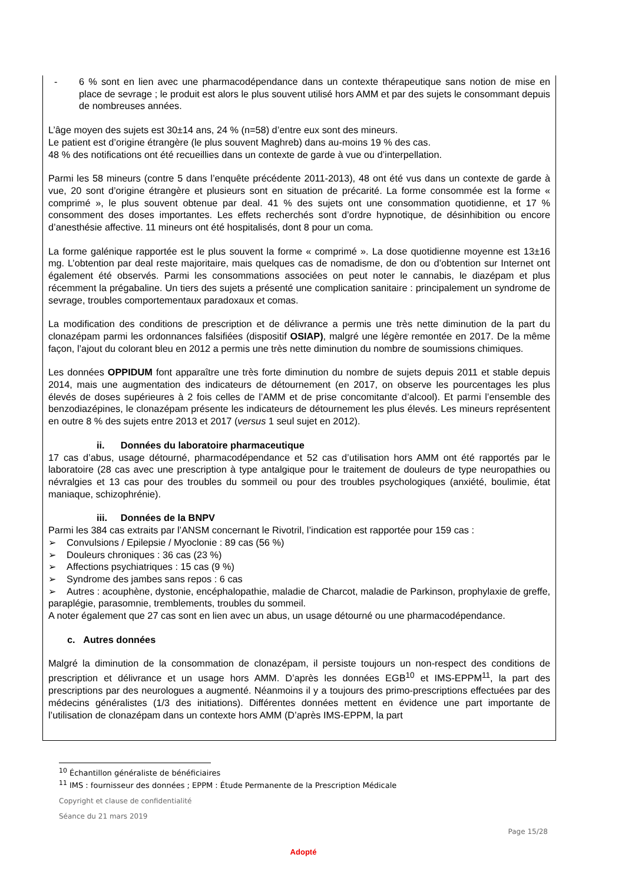- 6 % sont en lien avec une pharmacodépendance dans un contexte thérapeutique sans notion de mise en place de sevrage ; le produit est alors le plus souvent utilisé hors AMM et par des sujets le consommant depuis de nombreuses années.
L’âge moyen des sujets est 30±14 ans, 24 % (n=58) d’entre eux sont des mineurs.
Le patient est d’origine étrangère (le plus souvent Maghreb) dans au-moins 19 % des cas.
48 % des notifications ont été recueillies dans un contexte de garde à vue ou d’interpellation.
Parmi les 58 mineurs (contre 5 dans l’enquête précédente 2011-2013), 48 ont été vus dans un contexte de garde à vue, 20 sont d’origine étrangère et plusieurs sont en situation de précarité. La forme consommée est la forme « comprimé », le plus souvent obtenue par deal. 41 % des sujets ont une consommation quotidienne, et 17 % consomment des doses importantes. Les effets recherchés sont d’ordre hypnotique, de désinhibition ou encore d’anesthésie affective. 11 mineurs ont été hospitalisés, dont 8 pour un coma.
La forme galénique rapportée est le plus souvent la forme « comprimé ». La dose quotidienne moyenne est 13±16 mg. L’obtention par deal reste majoritaire, mais quelques cas de nomadisme, de don ou d’obtention sur Internet ont également été observés. Parmi les consommations associées on peut noter le cannabis, le diazépam et plus récemment la prégabaline. Un tiers des sujets a présenté une complication sanitaire : principalement un syndrome de sevrage, troubles comportementaux paradoxaux et comas.
La modification des conditions de prescription et de délivrance a permis une très nette diminution de la part du clonazépam parmi les ordonnances falsifiées (dispositif OSIAP), malgré une légère remontée en 2017. De la même façon, l’ajout du colorant bleu en 2012 a permis une très nette diminution du nombre de soumissions chimiques.
Les données OPPIDUM font apparaître une très forte diminution du nombre de sujets depuis 2011 et stable depuis 2014, mais une augmentation des indicateurs de détournement (en 2017, on observe les pourcentages les plus élevés de doses supérieures à 2 fois celles de l’AMM et de prise concomitante d’alcool). Et parmi l’ensemble des benzodiazépines, le clonazépam présente les indicateurs de détournement les plus élevés. Les mineurs représentent en outre 8 % des sujets entre 2013 et 2017 (versus 1 seul sujet en 2012).
ii. Données du laboratoire pharmaceutique
17 cas d’abus, usage détourné, pharmacodépendance et 52 cas d’utilisation hors AMM ont été rapportés par le laboratoire (28 cas avec une prescription à type antalgique pour le traitement de douleurs de type neuropathies ou névralgies et 13 cas pour des troubles du sommeil ou pour des troubles psychologiques (anxiété, boulimie, état maniaque, schizophrénie).
iii. Données de la BNPV
Parmi les 384 cas extraits par l’ANSM concernant le Rivotril, l’indication est rapportée pour 159 cas :
➢ Convulsions / Epilepsie / Myoclonie : 89 cas (56 %)
➢ Douleurs chroniques : 36 cas (23 %)
➢ Affections psychiatriques : 15 cas (9 %)
➢ Syndrome des jambes sans repos : 6 cas
➢ Autres : acouphène, dystonie, encéphalopathie, maladie de Charcot, maladie de Parkinson, prophylaxie de greffe, paraplégie, parasomnie, tremblements, troubles du sommeil.
A noter également que 27 cas sont en lien avec un abus, un usage détourné ou une pharmacodépendance.
c. Autres données
Malgré la diminution de la consommation de clonazépam, il persiste toujours un non-respect des conditions de prescription et délivrance et un usage hors AMM. D’après les données EGB<sup>10</sup> et IMS-EPPM<sup>11</sup>, la part des prescriptions par des neurologues a augmenté. Néanmoins il y a toujours des primo-prescriptions effectuées par des médecins généralistes (1/3 des initiations). Différentes données mettent en évidence une part importante de l’utilisation de clonazépam dans un contexte hors AMM (D’après IMS-EPPM, la part
<sup>10</sup> Échantillon généraliste de bénéficiaires
<sup>11</sup> IMS : fournisseur des données ; EPPM : Étude Permanente de la Prescription Médicale
Copyright et clause de confidentialité
Séance du 21 mars 2019
Page 15/28
Adopté